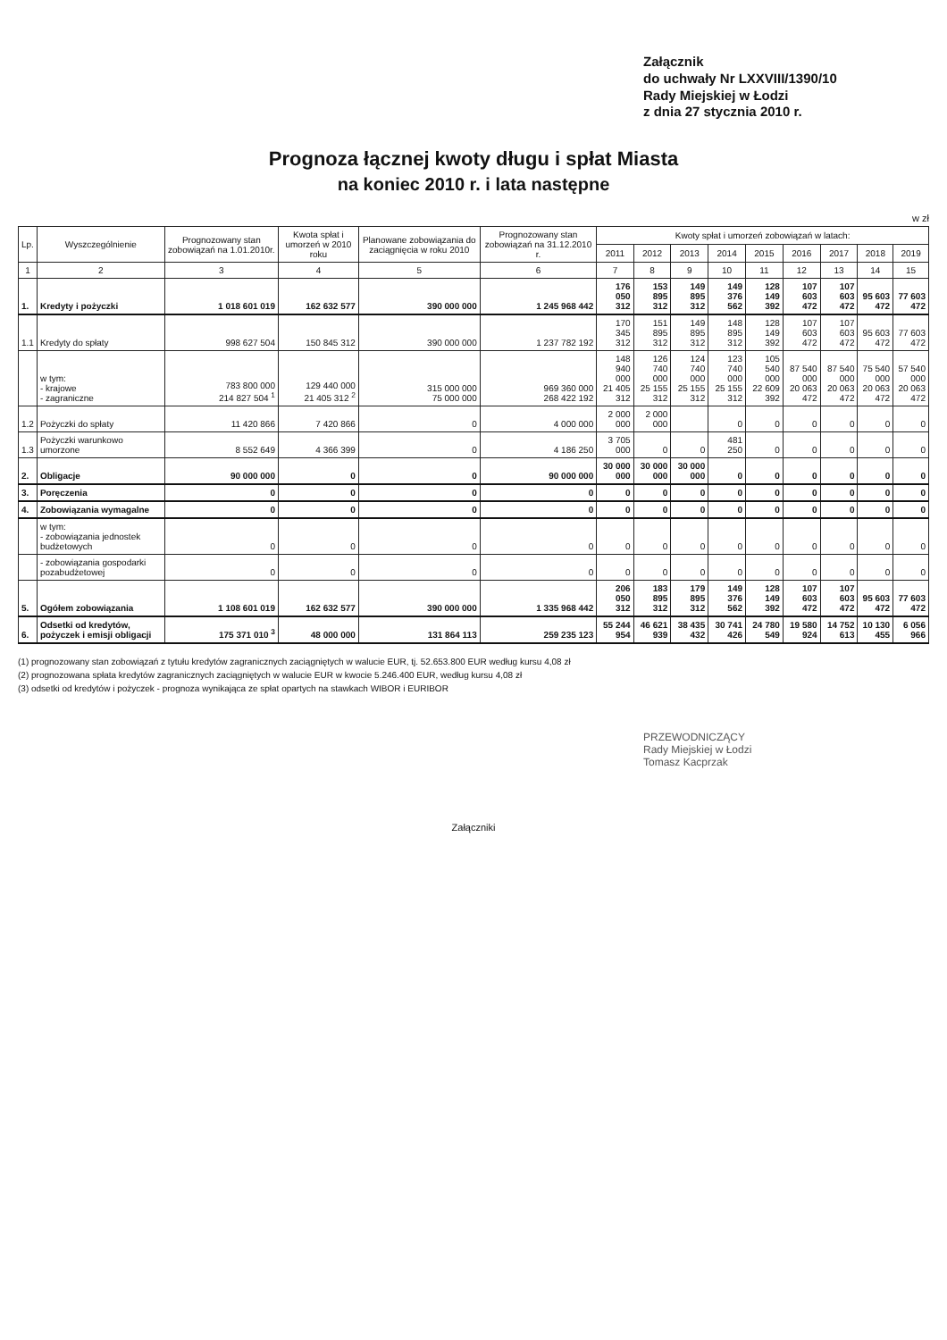Załącznik
do uchwały Nr LXXVIII/1390/10
Rady Miejskiej w Łodzi
z dnia 27 stycznia 2010 r.
Prognoza łącznej kwoty długu i spłat Miasta
na koniec 2010 r. i lata następne
w zł
| Lp. | Wyszczególnienie | Prognozowany stan zobowiązań na 1.01.2010r. | Kwota spłat i umorzeń w 2010 roku | Planowane zobowiązania do zaciągnięcia w roku 2010 | Prognozowany stan zobowiązań na 31.12.2010 r. | Kwoty spłat i umorzeń zobowiązań w latach: | | | | | | | | |
| --- | --- | --- | --- | --- | --- | --- | --- | --- | --- | --- | --- | --- | --- | --- |
| | | | | | | 2011 | 2012 | 2013 | 2014 | 2015 | 2016 | 2017 | 2018 | 2019 |
| 1 | 2 | 3 | 4 | 5 | 6 | 7 | 8 | 9 | 10 | 11 | 12 | 13 | 14 | 15 |
| 1. | Kredyty i pożyczki | 1 018 601 019 | 162 632 577 | 390 000 000 | 1 245 968 442 | 176 050 312 | 153 895 312 | 149 895 312 | 149 376 562 | 128 149 392 | 107 603 472 | 107 603 472 | 95 603 472 | 77 603 472 |
| 1.1 | Kredyty do spłaty | 998 627 504 | 150 845 312 | 390 000 000 | 1 237 782 192 | 170 345 312 | 151 895 312 | 149 895 312 | 148 895 312 | 128 149 392 | 107 603 472 | 107 603 472 | 95 603 472 | 77 603 472 |
| | w tym: - krajowe - zagraniczne | 783 800 000 214 827 504 <sup>1</sup> | 129 440 000 21 405 312 <sup>2</sup> | 315 000 000 75 000 000 | 969 360 000 268 422 192 | 148 940 000 21 405 312 | 126 740 000 25 155 312 | 124 740 000 25 155 312 | 123 740 000 25 155 312 | 105 540 000 22 609 392 | 87 540 000 20 063 472 | 87 540 000 20 063 472 | 75 540 000 20 063 472 | 57 540 000 20 063 472 |
| 1.2 | Pożyczki do spłaty | 11 420 866 | 7 420 866 | 0 | 4 000 000 | 2 000 000 | 2 000 000 | | 0 | 0 | 0 | 0 | 0 | 0 |
| 1.3 | Pożyczki warunkowo umorzone | 8 552 649 | 4 366 399 | 0 | 4 186 250 | 3 705 000 | 0 | 0 | 481 250 | 0 | 0 | 0 | 0 | 0 |
| 2. | Obligacje | 90 000 000 | 0 | 0 | 90 000 000 | 30 000 000 | 30 000 000 | 30 000 000 | 0 | 0 | 0 | 0 | 0 | 0 |
| 3. | Poręczenia | 0 | 0 | 0 | 0 | 0 | 0 | 0 | 0 | 0 | 0 | 0 | 0 | 0 |
| 4. | Zobowiązania wymagalne | 0 | 0 | 0 | 0 | 0 | 0 | 0 | 0 | 0 | 0 | 0 | 0 | 0 |
| | w tym: - zobowiązania jednostek budżetowych | 0 | 0 | 0 | 0 | 0 | 0 | 0 | 0 | 0 | 0 | 0 | 0 | 0 |
| | - zobowiązania gospodarki pozabudżetowej | 0 | 0 | 0 | 0 | 0 | 0 | 0 | 0 | 0 | 0 | 0 | 0 | 0 |
| 5. | Ogółem zobowiązania | 1 108 601 019 | 162 632 577 | 390 000 000 | 1 335 968 442 | 206 050 312 | 183 895 312 | 179 895 312 | 149 376 562 | 128 149 392 | 107 603 472 | 107 603 472 | 95 603 472 | 77 603 472 |
| 6. | Odsetki od kredytów, pożyczek i emisji obligacji | 175 371 010 <sup>3</sup> | 48 000 000 | 131 864 113 | 259 235 123 | 55 244 954 | 46 621 939 | 38 435 432 | 30 741 426 | 24 780 549 | 19 580 924 | 14 752 613 | 10 130 455 | 6 056 966 |
(1) prognozowany stan zobowiązań z tytułu kredytów zagranicznych zaciągniętych w walucie EUR, tj. 52.653.800 EUR według kursu 4,08 zł
(2) prognozowana spłata kredytów zagranicznych zaciągniętych w walucie EUR w kwocie 5.246.400 EUR, według kursu 4,08 zł
(3) odsetki od kredytów i pożyczek - prognoza wynikająca ze spłat opartych na stawkach WIBOR i EURIBOR
PRZEWODNICZĄCY
Rady Miejskiej w Łodzi
Tomasz Kacprzak
Załączniki